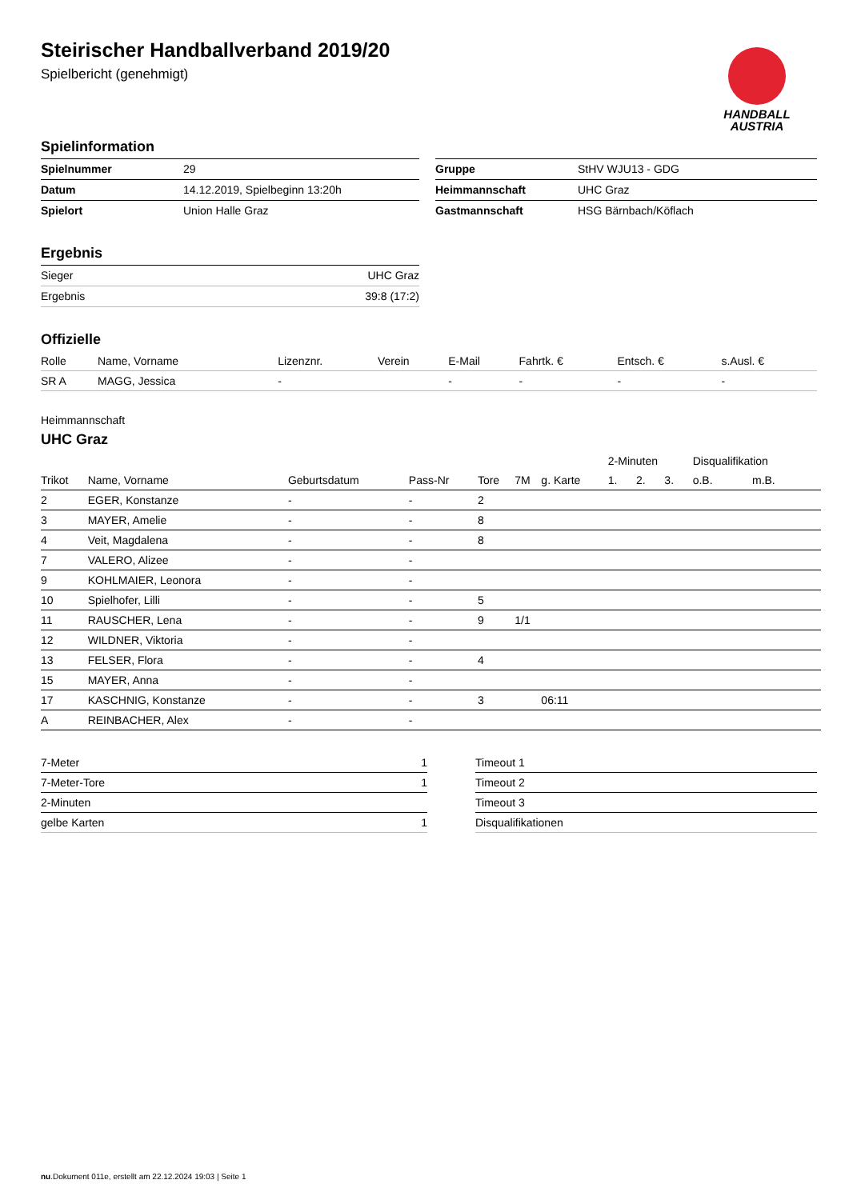HANDBALL
AUSTRIA
Steirischer Handballverband 2019/20
Spielbericht (genehmigt)
Spielinformation
| Spielnummer | 29 |
| Datum | 14.12.2019, Spielbeginn 13:20h |
| Spielort | Union Halle Graz |
| Gruppe | StHV WJU13 - GDG |
| Heimmannschaft | UHC Graz |
| Gastmannschaft | HSG Bärnbach/Köflach |
Ergebnis
| Sieger | UHC Graz |
| Ergebnis | 39:8 (17:2) |
Offizielle
| Rolle | Name, Vorname | Lizenznr. | Verein | E-Mail | Fahrtk. € | Entsch. € | s.Ausl. € |
| SR A | MAGG, Jessica | - | | - | - | - | - |
Heimmannschaft
UHC Graz
| | | | | | | | 2-Minuten | | | Disqualifikation | |
| Trikot | Name, Vorname | Geburtsdatum | Pass-Nr | Tore | 7M | g. Karte | 1. | 2. | 3. | o.B. | m.B. |
| 2 | EGER, Konstanze | - | - | 2 | | | | | | | |
| 3 | MAYER, Amelie | - | - | 8 | | | | | | | |
| 4 | Veit, Magdalena | - | - | 8 | | | | | | | |
| 7 | VALERO, Alizee | - | - | | | | | | | | |
| 9 | KOHLMAIER, Leonora | - | - | | | | | | | | |
| 10 | Spielhofer, Lilli | - | - | 5 | | | | | | | |
| 11 | RAUSCHER, Lena | - | - | 9 | 1/1 | | | | | | |
| 12 | WILDNER, Viktoria | - | - | | | | | | | | |
| 13 | FELSER, Flora | - | - | 4 | | | | | | | |
| 15 | MAYER, Anna | - | - | | | | | | | | |
| 17 | KASCHNIG, Konstanze | - | - | 3 | | 06:11 | | | | | |
| A | REINBACHER, Alex | - | - | | | | | | | | |
| 7-Meter | 1 |
| 7-Meter-Tore | 1 |
| 2-Minuten | |
| gelbe Karten | 1 |
| Timeout 1 |
| Timeout 2 |
| Timeout 3 |
| Disqualifikationen |
nu.Dokument 011e, erstellt am 22.12.2024 19:03 | Seite 1